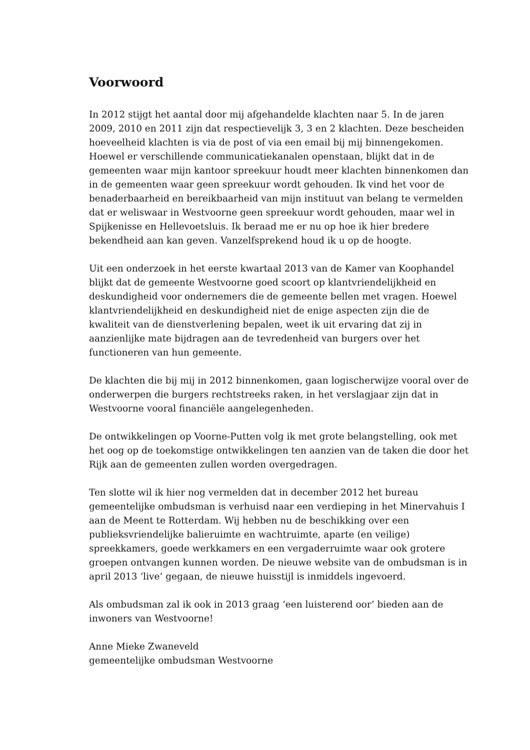Voorwoord
In 2012 stijgt het aantal door mij afgehandelde klachten naar 5. In de jaren 2009, 2010 en 2011 zijn dat respectievelijk 3, 3 en 2 klachten. Deze bescheiden hoeveelheid klachten is via de post of via een email bij mij binnengekomen. Hoewel er verschillende communicatiekanalen openstaan, blijkt dat in de gemeenten waar mijn kantoor spreekuur houdt meer klachten binnenkomen dan in de gemeenten waar geen spreekuur wordt gehouden. Ik vind het voor de benaderbaarheid en bereikbaarheid van mijn instituut van belang te vermelden dat er weliswaar in Westvoorne geen spreekuur wordt gehouden, maar wel in Spijkenisse en Hellevoetsluis. Ik beraad me er nu op hoe ik hier bredere bekendheid aan kan geven. Vanzelfsprekend houd ik u op de hoogte.
Uit een onderzoek in het eerste kwartaal 2013 van de Kamer van Koophandel blijkt dat de gemeente Westvoorne goed scoort op klantvriendelijkheid en deskundigheid voor ondernemers die de gemeente bellen met vragen. Hoewel klantvriendelijkheid en deskundigheid niet de enige aspecten zijn die de kwaliteit van de dienstverlening bepalen, weet ik uit ervaring dat zij in aanzienlijke mate bijdragen aan de tevredenheid van burgers over het functioneren van hun gemeente.
De klachten die bij mij in 2012 binnenkomen, gaan logischerwijze vooral over de onderwerpen die burgers rechtstreeks raken, in het verslagjaar zijn dat in Westvoorne vooral financiële aangelegenheden.
De ontwikkelingen op Voorne-Putten volg ik met grote belangstelling, ook met het oog op de toekomstige ontwikkelingen ten aanzien van de taken die door het Rijk aan de gemeenten zullen worden overgedragen.
Ten slotte wil ik hier nog vermelden dat in december 2012 het bureau gemeentelijke ombudsman is verhuisd naar een verdieping in het Minervahuis I aan de Meent te Rotterdam. Wij hebben nu de beschikking over een publieksvriendelijke balieruimte en wachtruimte, aparte (en veilige) spreekkamers, goede werkkamers en een vergaderruimte waar ook grotere groepen ontvangen kunnen worden. De nieuwe website van de ombudsman is in april 2013 ‘live’ gegaan, de nieuwe huisstijl is inmiddels ingevoerd.
Als ombudsman zal ik ook in 2013 graag ‘een luisterend oor’ bieden aan de inwoners van Westvoorne!
Anne Mieke Zwaneveld
gemeentelijke ombudsman Westvoorne